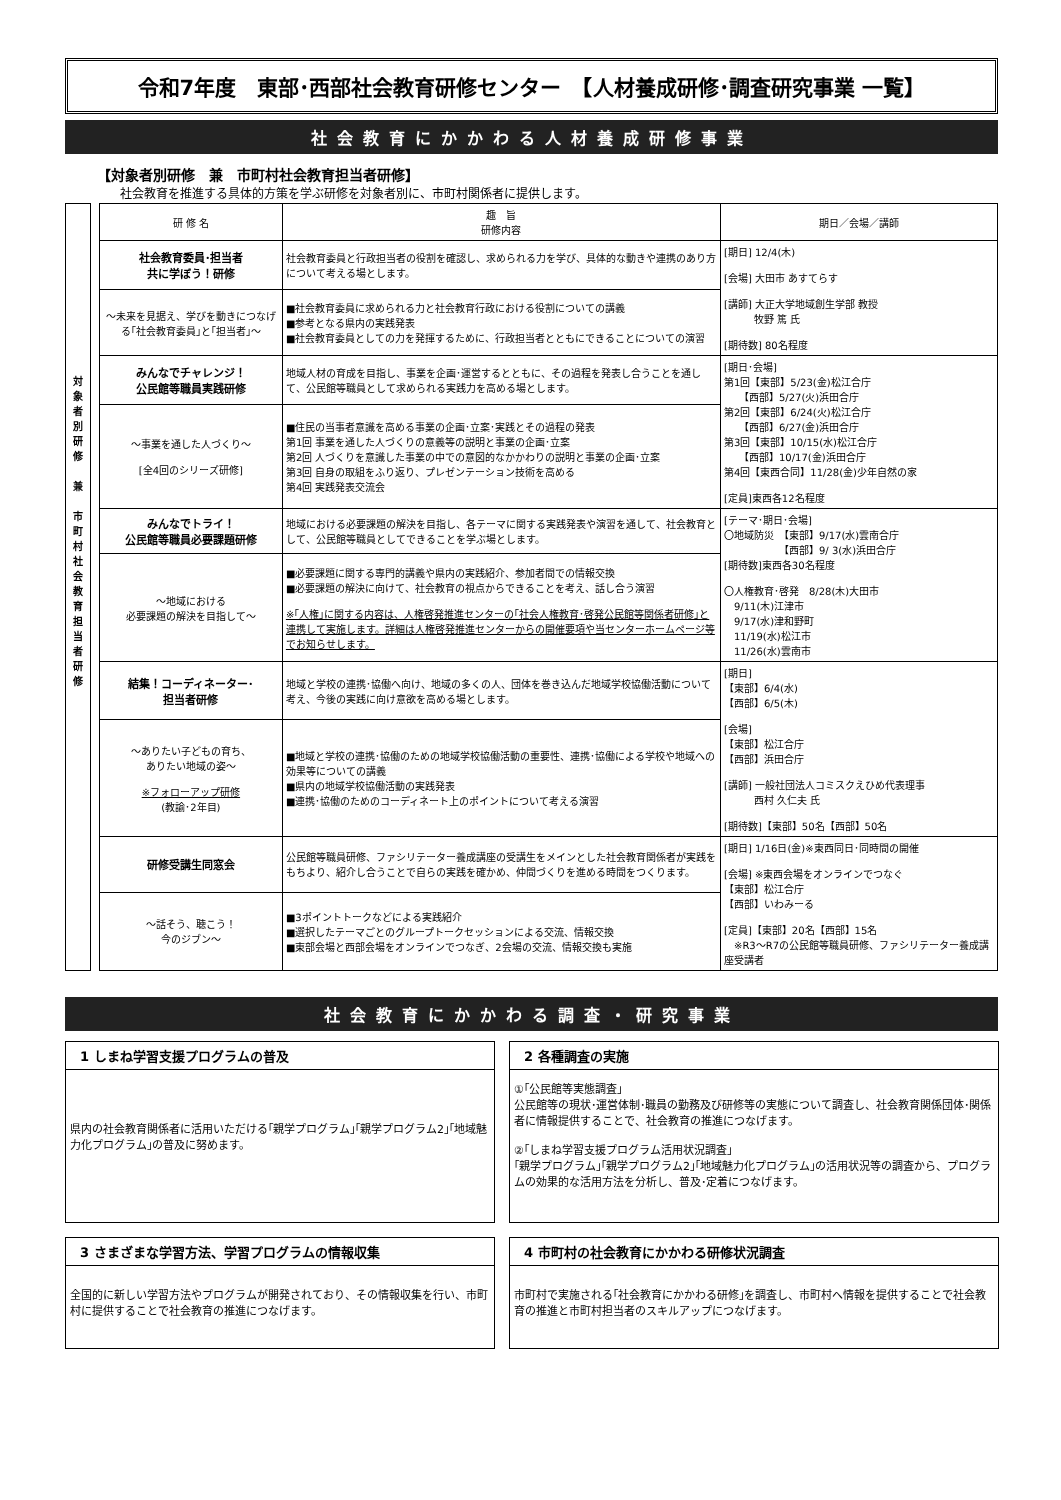令和7年度　東部･西部社会教育研修センター　【人材養成研修･調査研究事業 一覧】
社会教育にかかわる人材養成研修事業
【対象者別研修　兼　市町村社会教育担当者研修】
社会教育を推進する具体的方策を学ぶ研修を対象者別に、市町村関係者に提供します。
対
象
者
別
研
修
兼
市
町
村
社
会
教
育
担
当
者
研
修
| 研 修 名 | 趣 旨 研修内容 | 期日／会場／講師 |
| --- | --- | --- |
| 社会教育委員･担当者 共に学ぼう！研修 | 社会教育委員と行政担当者の役割を確認し、求められる力を学び、具体的な動きや連携のあり方について考える場とします。 | [期日] 12/4(木) [会場] 大田市 あすてらす [講師] 大正大学地域創生学部 教授 牧野 篤 氏 [期待数] 80名程度 |
| ～未来を見据え、学びを動きにつなげる｢社会教育委員｣と｢担当者｣～ | ■社会教育委員に求められる力と社会教育行政における役割についての講義 ■参考となる県内の実践発表 ■社会教育委員としての力を発揮するために、行政担当者とともにできることについての演習 | |
| みんなでチャレンジ！ 公民館等職員実践研修 | 地域人材の育成を目指し、事業を企画･運営するとともに、その過程を発表し合うことを通して、公民館等職員として求められる実践力を高める場とします。 | [期日･会場] 第1回【東部】5/23(金)松江合庁 【西部】5/27(火)浜田合庁 第2回【東部】6/24(火)松江合庁 【西部】6/27(金)浜田合庁 第3回【東部】10/15(水)松江合庁 【西部】10/17(金)浜田合庁 第4回【東西合同】11/28(金)少年自然の家 [定員]東西各12名程度 |
| ～事業を通した人づくり～ [全4回のシリーズ研修] | ■住民の当事者意識を高める事業の企画･立案･実践とその過程の発表 第1回 事業を通した人づくりの意義等の説明と事業の企画･立案 第2回 人づくりを意識した事業の中での意図的なかかわりの説明と事業の企画･立案 第3回 自身の取組をふり返り、プレゼンテーション技術を高める 第4回 実践発表交流会 | |
| みんなでトライ！ 公民館等職員必要課題研修 | 地域における必要課題の解決を目指し、各テーマに関する実践発表や演習を通して、社会教育として、公民館等職員としてできることを学ぶ場とします。 | [テーマ･期日･会場] 〇地域防災 【東部】9/17(水)雲南合庁 【西部】9/ 3(水)浜田合庁 [期待数]東西各30名程度 〇人権教育･啓発 8/28(木)大田市 9/11(木)江津市 9/17(水)津和野町 11/19(水)松江市 11/26(水)雲南市 |
| ～地域における 必要課題の解決を目指して～ | ■必要課題に関する専門的講義や県内の実践紹介、参加者間での情報交換 ■必要課題の解決に向けて、社会教育の視点からできることを考え、話し合う演習 ※｢人権｣に関する内容は、人権啓発推進センターの｢社会人権教育･啓発公民館等関係者研修｣と連携して実施します。詳細は人権啓発推進センターからの開催要項や当センターホームページ等でお知らせします。 | |
| 結集！コーディネーター･ 担当者研修 | 地域と学校の連携･協働へ向け、地域の多くの人、団体を巻き込んだ地域学校協働活動について考え、今後の実践に向け意欲を高める場とします。 | [期日] 【東部】6/4(水) 【西部】6/5(木) [会場] 【東部】松江合庁 【西部】浜田合庁 [講師] 一般社団法人コミスクえひめ代表理事 西村 久仁夫 氏 [期待数]【東部】50名【西部】50名 |
| ～ありたい子どもの育ち、 ありたい地域の姿～ ※フォローアップ研修 (教諭･2年目) | ■地域と学校の連携･協働のための地域学校協働活動の重要性、連携･協働による学校や地域への効果等についての講義 ■県内の地域学校協働活動の実践発表 ■連携･協働のためのコーディネート上のポイントについて考える演習 | |
| 研修受講生同窓会 | 公民館等職員研修、ファシリテーター養成講座の受講生をメインとした社会教育関係者が実践をもちより、紹介し合うことで自らの実践を確かめ、仲間づくりを進める時間をつくります。 | [期日] 1/16日(金)※東西同日･同時間の開催 [会場] ※東西会場をオンラインでつなぐ 【東部】松江合庁 【西部】いわみーる [定員]【東部】20名【西部】15名 ※R3～R7の公民館等職員研修、ファシリテーター養成講座受講者 |
| ～話そう、聴こう！ 今のジブン～ | ■3ポイントトークなどによる実践紹介 ■選択したテーマごとのグループトークセッションによる交流、情報交換 ■東部会場と西部会場をオンラインでつなぎ、2会場の交流、情報交換も実施 | |
社会教育にかかわる調査・研究事業
1 しまね学習支援プログラムの普及
県内の社会教育関係者に活用いただける｢親学プログラム｣｢親学プログラム2｣｢地域魅力化プログラム｣の普及に努めます。
2 各種調査の実施
①｢公民館等実態調査｣
公民館等の現状･運営体制･職員の勤務及び研修等の実態について調査し、社会教育関係団体･関係者に情報提供することで、社会教育の推進につなげます。
②｢しまね学習支援プログラム活用状況調査｣
｢親学プログラム｣｢親学プログラム2｣｢地域魅力化プログラム｣の活用状況等の調査から、プログラムの効果的な活用方法を分析し、普及･定着につなげます。
3 さまざまな学習方法、学習プログラムの情報収集
全国的に新しい学習方法やプログラムが開発されており、その情報収集を行い、市町村に提供することで社会教育の推進につなげます。
4 市町村の社会教育にかかわる研修状況調査
市町村で実施される｢社会教育にかかわる研修｣を調査し、市町村へ情報を提供することで社会教育の推進と市町村担当者のスキルアップにつなげます。